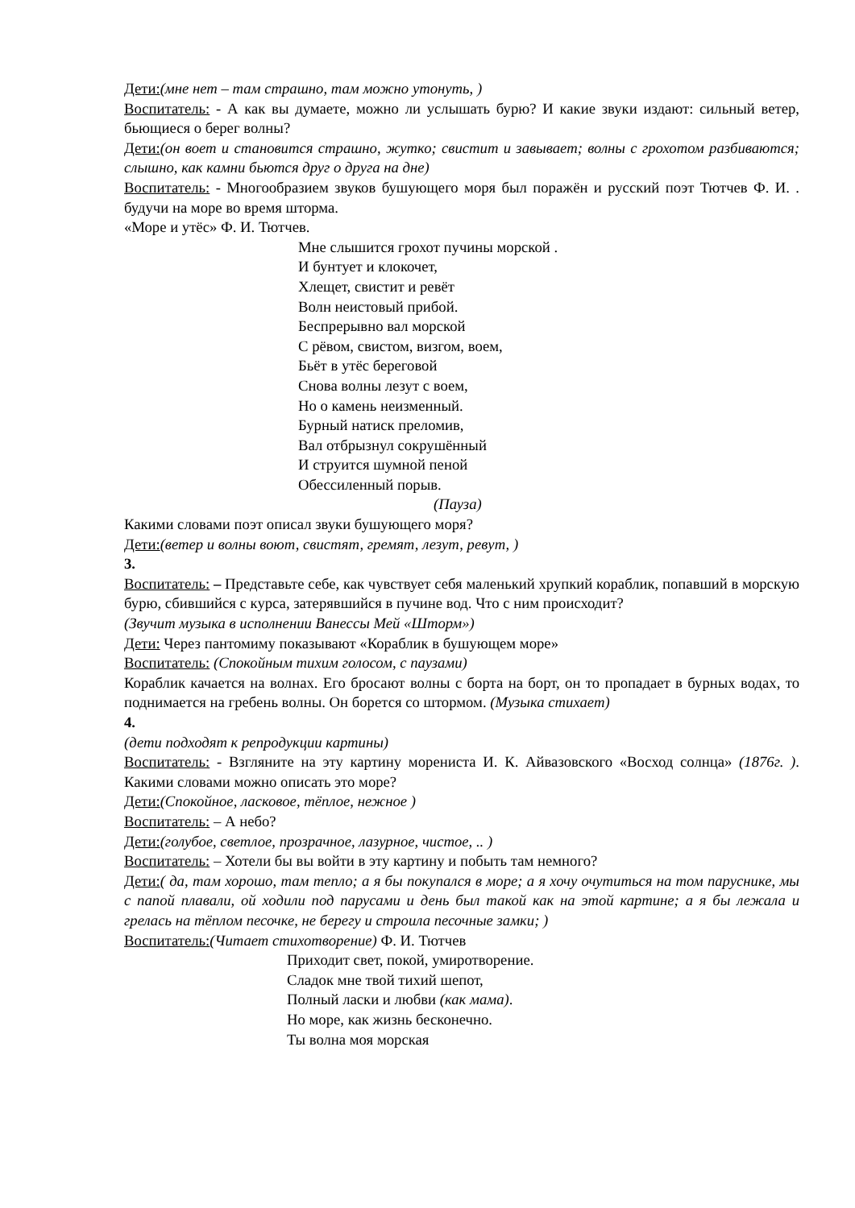Дети:(мне нет – там страшно, там можно утонуть, )
Воспитатель: - А как вы думаете, можно ли услышать бурю? И какие звуки издают: сильный ветер, бьющиеся о берег волны?
Дети:(он воет и становится страшно, жутко; свистит и завывает; волны с грохотом разбиваются; слышно, как камни бьются друг о друга на дне)
Воспитатель: - Многообразием звуков бушующего моря был поражён и русский поэт Тютчев Ф. И. . будучи на море во время шторма.
«Море и утёс» Ф. И. Тютчев.
Мне слышится грохот пучины морской .
И бунтует и клокочет,
Хлещет, свистит и ревёт
Волн неистовый прибой.
Беспрерывно вал морской
С рёвом, свистом, визгом, воем,
Бьёт в утёс береговой
Снова волны лезут с воем,
Но о камень неизменный.
Бурный натиск преломив,
Вал отбрызнул сокрушённый
И струится шумной пеной
Обессиленный порыв.
(Пауза)
Какими словами поэт описал звуки бушующего моря?
Дети:(ветер и волны воют, свистят, гремят, лезут, ревут, )
3.
Воспитатель: – Представьте себе, как чувствует себя маленький хрупкий кораблик, попавший в морскую бурю, сбившийся с курса, затерявшийся в пучине вод. Что с ним происходит?
(Звучит музыка в исполнении Ванессы Мей «Шторм»)
Дети: Через пантомиму показывают «Кораблик в бушующем море»
Воспитатель: (Спокойным тихим голосом, с паузами)
Кораблик качается на волнах. Его бросают волны с борта на борт, он то пропадает в бурных водах, то поднимается на гребень волны. Он борется со штормом. (Музыка стихает)
4.
(дети подходят к репродукции картины)
Воспитатель: - Взгляните на эту картину морениста И. К. Айвазовского «Восход солнца» (1876г. ). Какими словами можно описать это море?
Дети:(Спокойное, ласковое, тёплое, нежное )
Воспитатель: – А небо?
Дети:(голубое, светлое, прозрачное, лазурное, чистое, .. )
Воспитатель: – Хотели бы вы войти в эту картину и побыть там немного?
Дети:( да, там хорошо, там тепло; а я бы покупался в море; а я хочу очутиться на том паруснике, мы с папой плавали, ой ходили под парусами и день был такой как на этой картине; а я бы лежала и грелась на тёплом песочке, не берегу и строила песочные замки; )
Воспитатель:(Читает стихотворение) Ф. И. Тютчев
Приходит свет, покой, умиротворение.
Сладок мне твой тихий шепот,
Полный ласки и любви (как мама).
Но море, как жизнь бесконечно.
Ты волна моя морская